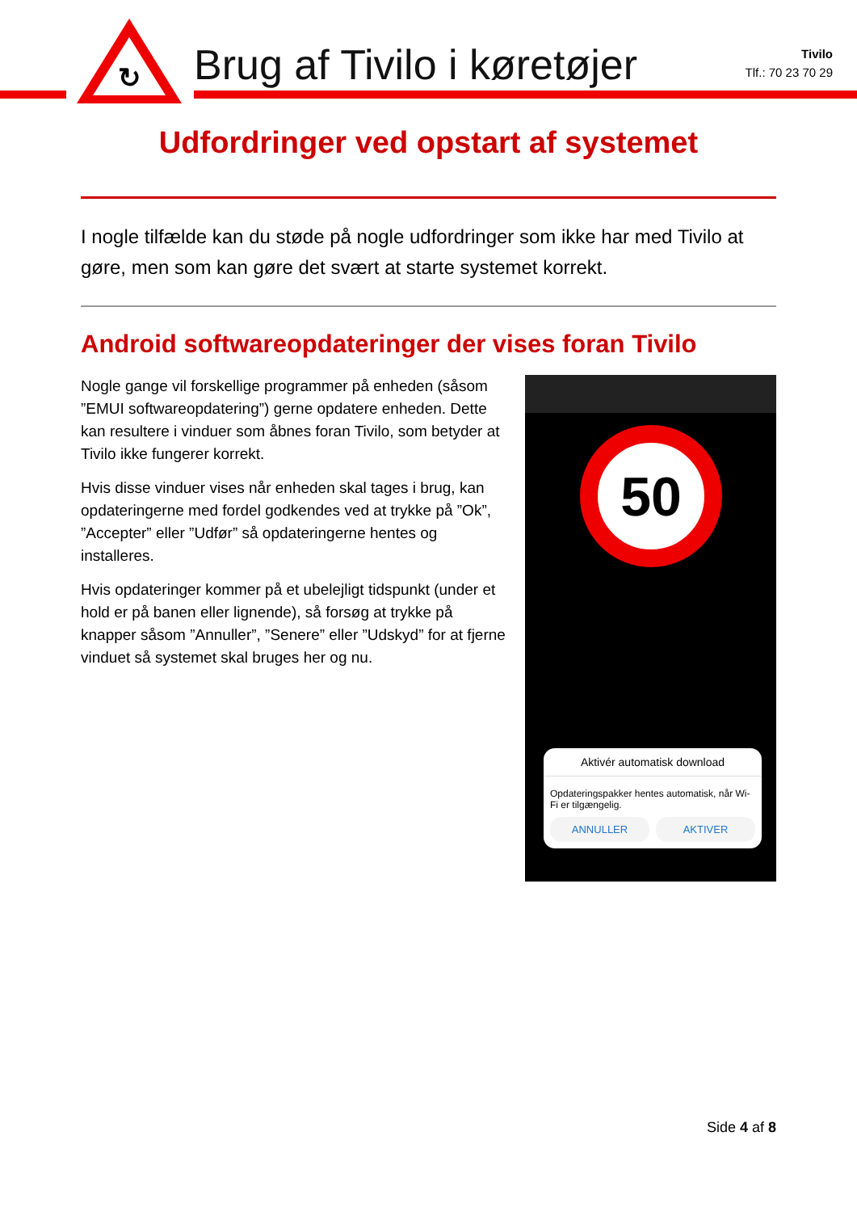↻
Brug af Tivilo i køretøjer
Tivilo
Tlf.: 70 23 70 29
Udfordringer ved opstart af systemet
I nogle tilfælde kan du støde på nogle udfordringer som ikke har med Tivilo at gøre, men som kan gøre det svært at starte systemet korrekt.
Android softwareopdateringer der vises foran Tivilo
Nogle gange vil forskellige programmer på enheden (såsom ”EMUI softwareopdatering”) gerne opdatere enheden. Dette kan resultere i vinduer som åbnes foran Tivilo, som betyder at Tivilo ikke fungerer korrekt.
Hvis disse vinduer vises når enheden skal tages i brug, kan opdateringerne med fordel godkendes ved at trykke på ”Ok”, ”Accepter” eller ”Udfør” så opdateringerne hentes og installeres.
Hvis opdateringer kommer på et ubelejligt tidspunkt (under et hold er på banen eller lignende), så forsøg at trykke på knapper såsom ”Annuller”, ”Senere” eller ”Udskyd” for at fjerne vinduet så systemet skal bruges her og nu.
50
Aktivér automatisk download
Opdateringspakker hentes automatisk, når Wi-Fi er tilgængelig.
ANNULLER AKTIVER
Side 4 af 8